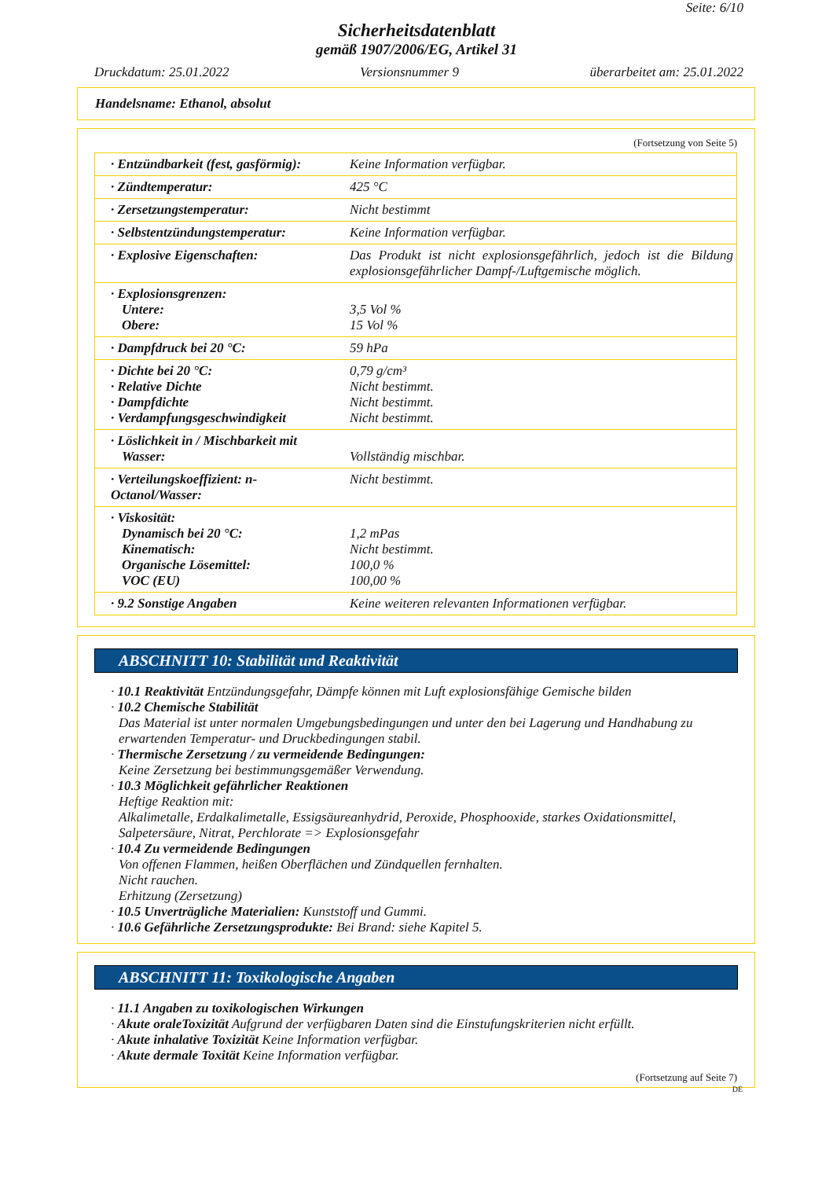Seite: 6/10
Sicherheitsdatenblatt
gemäß 1907/2006/EG, Artikel 31
Druckdatum: 25.01.2022 Versionsnummer 9 überarbeitet am: 25.01.2022
Handelsname: Ethanol, absolut
(Fortsetzung von Seite 5)
| · Entzündbarkeit (fest, gasförmig): | Keine Information verfügbar. |
| · Zündtemperatur: | 425 °C |
| · Zersetzungstemperatur: | Nicht bestimmt |
| · Selbstentzündungstemperatur: | Keine Information verfügbar. |
| · Explosive Eigenschaften: | Das Produkt ist nicht explosionsgefährlich, jedoch ist die Bildung explosionsgefährlicher Dampf-/Luftgemische möglich. |
| · Explosionsgrenzen: Untere: Obere: | 3,5 Vol % 15 Vol % |
| · Dampfdruck bei 20 °C: | 59 hPa |
| · Dichte bei 20 °C: · Relative Dichte · Dampfdichte · Verdampfungsgeschwindigkeit | 0,79 g/cm³ Nicht bestimmt. Nicht bestimmt. Nicht bestimmt. |
| · Löslichkeit in / Mischbarkeit mit Wasser: | Vollständig mischbar. |
| · Verteilungskoeffizient: n-Octanol/Wasser: | Nicht bestimmt. |
| · Viskosität: Dynamisch bei 20 °C: Kinematisch: Organische Lösemittel: VOC (EU) | 1,2 mPas Nicht bestimmt. 100,0 % 100,00 % |
| · 9.2 Sonstige Angaben | Keine weiteren relevanten Informationen verfügbar. |
ABSCHNITT 10: Stabilität und Reaktivität
· 10.1 Reaktivität Entzündungsgefahr, Dämpfe können mit Luft explosionsfähige Gemische bilden
· 10.2 Chemische Stabilität
Das Material ist unter normalen Umgebungsbedingungen und unter den bei Lagerung und Handhabung zu erwartenden Temperatur- und Druckbedingungen stabil.
· Thermische Zersetzung / zu vermeidende Bedingungen:
Keine Zersetzung bei bestimmungsgemäßer Verwendung.
· 10.3 Möglichkeit gefährlicher Reaktionen
Heftige Reaktion mit:
Alkalimetalle, Erdalkalimetalle, Essigsäureanhydrid, Peroxide, Phosphooxide, starkes Oxidationsmittel, Salpetersäure, Nitrat, Perchlorate => Explosionsgefahr
· 10.4 Zu vermeidende Bedingungen
Von offenen Flammen, heißen Oberflächen und Zündquellen fernhalten.
Nicht rauchen.
Erhitzung (Zersetzung)
· 10.5 Unverträgliche Materialien: Kunststoff und Gummi.
· 10.6 Gefährliche Zersetzungsprodukte: Bei Brand: siehe Kapitel 5.
ABSCHNITT 11: Toxikologische Angaben
· 11.1 Angaben zu toxikologischen Wirkungen
· Akute oraleToxizität Aufgrund der verfügbaren Daten sind die Einstufungskriterien nicht erfüllt.
· Akute inhalative Toxizität Keine Information verfügbar.
· Akute dermale Toxität Keine Information verfügbar.
(Fortsetzung auf Seite 7)
DE